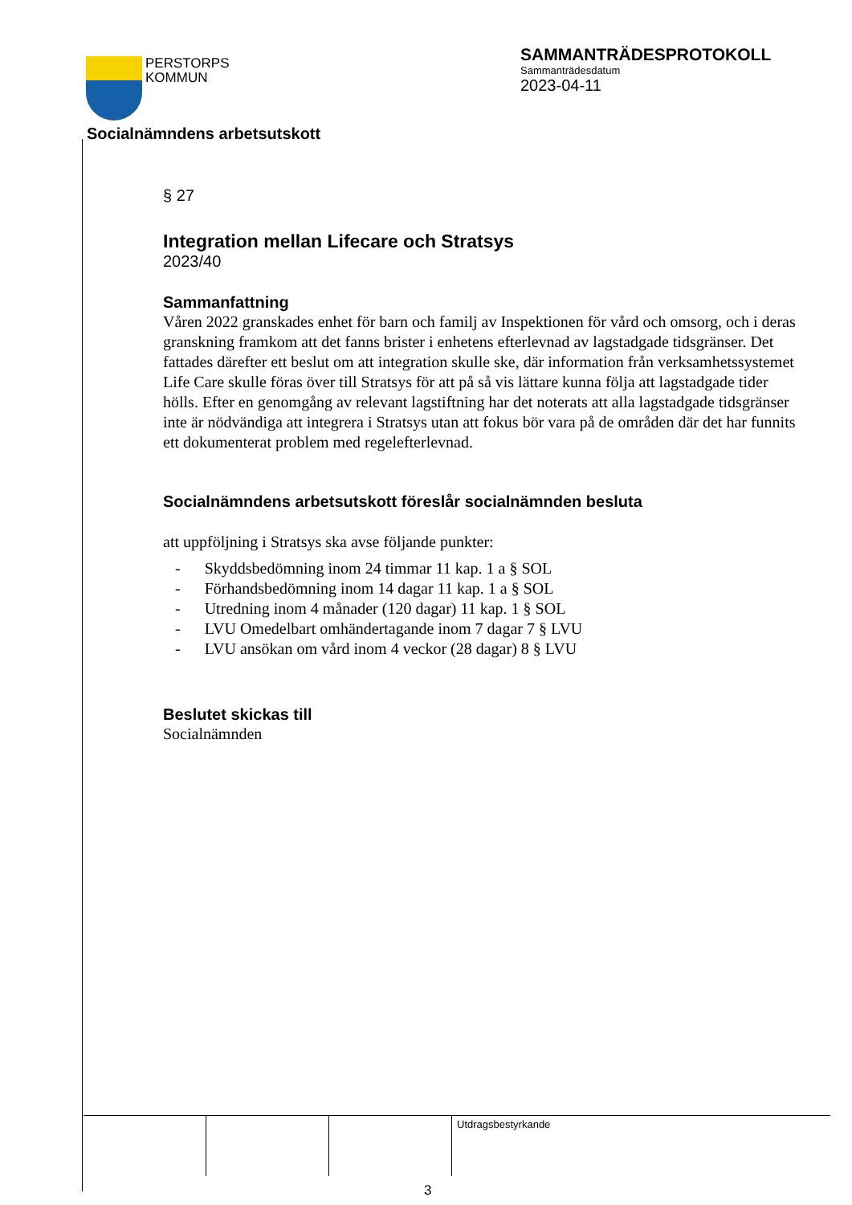PERSTORPS
KOMMUN
SAMMANTRÄDESPROTOKOLL
Sammanträdesdatum
2023-04-11
Socialnämndens arbetsutskott
§ 27
Integration mellan Lifecare och Stratsys
2023/40
Sammanfattning
Våren 2022 granskades enhet för barn och familj av Inspektionen för vård och omsorg, och i deras granskning framkom att det fanns brister i enhetens efterlevnad av lagstadgade tidsgränser. Det fattades därefter ett beslut om att integration skulle ske, där information från verksamhetssystemet Life Care skulle föras över till Stratsys för att på så vis lättare kunna följa att lagstadgade tider hölls. Efter en genomgång av relevant lagstiftning har det noterats att alla lagstadgade tidsgränser inte är nödvändiga att integrera i Stratsys utan att fokus bör vara på de områden där det har funnits ett dokumenterat problem med regelefterlevnad.
Socialnämndens arbetsutskott föreslår socialnämnden besluta
att uppföljning i Stratsys ska avse följande punkter:
- Skyddsbedömning inom 24 timmar 11 kap. 1 a § SOL
- Förhandsbedömning inom 14 dagar 11 kap. 1 a § SOL
- Utredning inom 4 månader (120 dagar) 11 kap. 1 § SOL
- LVU Omedelbart omhändertagande inom 7 dagar 7 § LVU
- LVU ansökan om vård inom 4 veckor (28 dagar) 8 § LVU
Beslutet skickas till
Socialnämnden
Utdragsbestyrkande
3